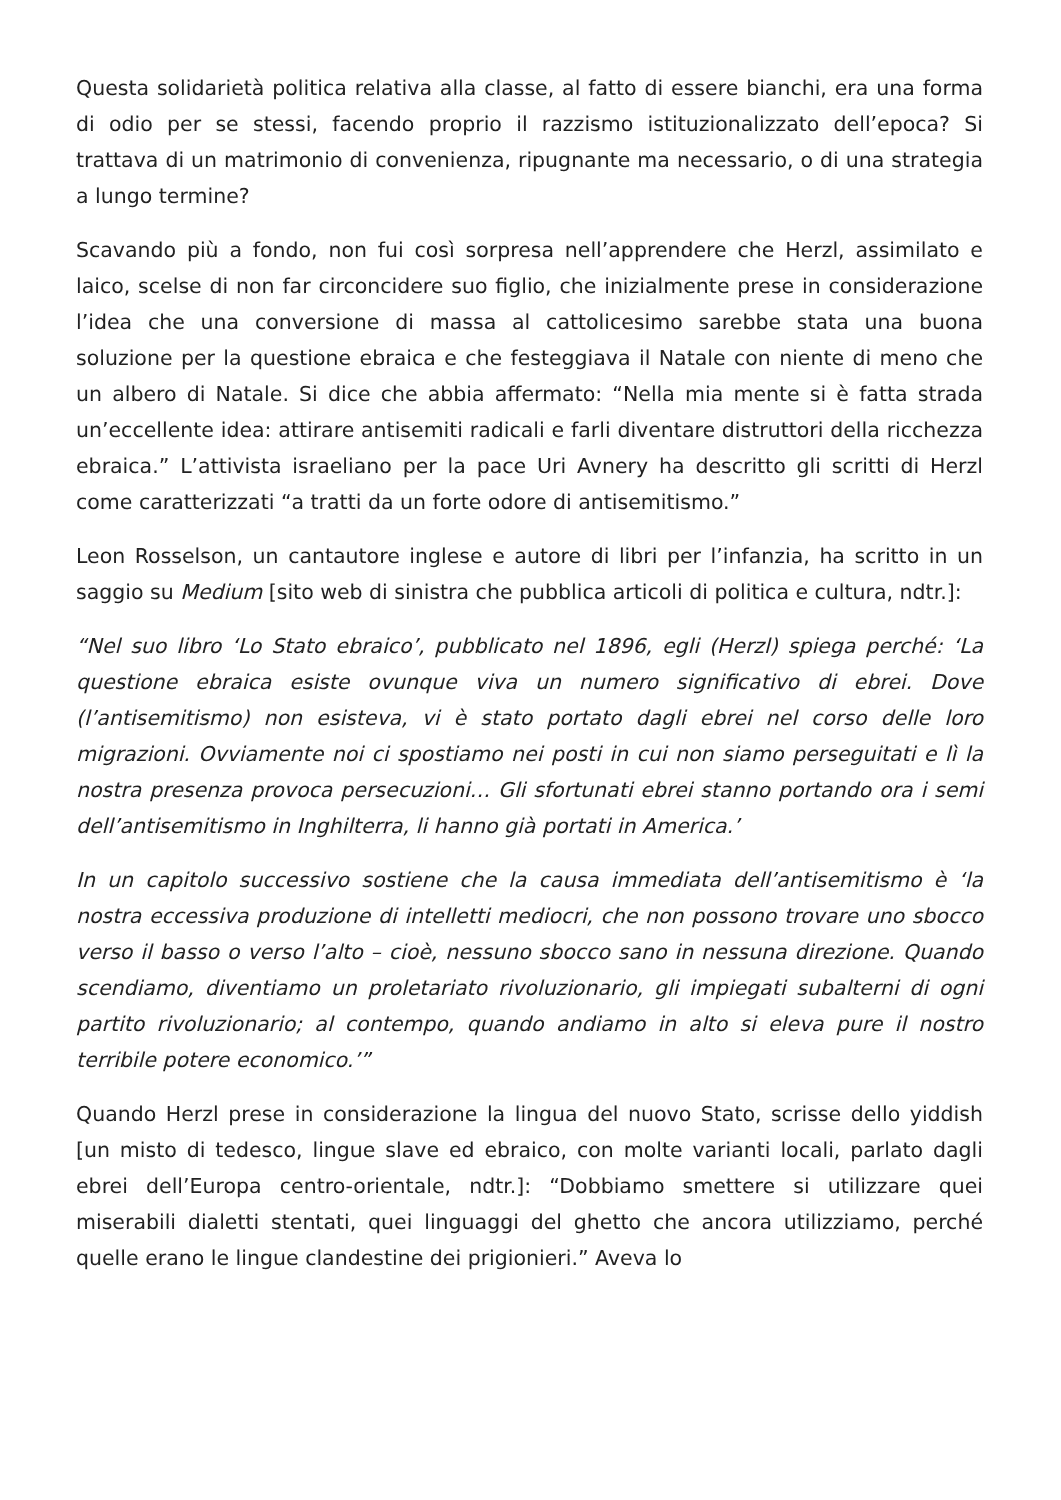Questa solidarietà politica relativa alla classe, al fatto di essere bianchi, era una forma di odio per se stessi, facendo proprio il razzismo istituzionalizzato dell’epoca? Si trattava di un matrimonio di convenienza, ripugnante ma necessario, o di una strategia a lungo termine?
Scavando più a fondo, non fui così sorpresa nell’apprendere che Herzl, assimilato e laico, scelse di non far circoncidere suo figlio, che inizialmente prese in considerazione l’idea che una conversione di massa al cattolicesimo sarebbe stata una buona soluzione per la questione ebraica e che festeggiava il Natale con niente di meno che un albero di Natale. Si dice che abbia affermato: “Nella mia mente si è fatta strada un’eccellente idea: attirare antisemiti radicali e farli diventare distruttori della ricchezza ebraica.” L’attivista israeliano per la pace Uri Avnery ha descritto gli scritti di Herzl come caratterizzati “a tratti da un forte odore di antisemitismo.”
Leon Rosselson, un cantautore inglese e autore di libri per l’infanzia, ha scritto in un saggio su Medium [sito web di sinistra che pubblica articoli di politica e cultura, ndtr.]:
“Nel suo libro ‘Lo Stato ebraico’, pubblicato nel 1896, egli (Herzl) spiega perché: ‘La questione ebraica esiste ovunque viva un numero significativo di ebrei. Dove (l’antisemitismo) non esisteva, vi è stato portato dagli ebrei nel corso delle loro migrazioni. Ovviamente noi ci spostiamo nei posti in cui non siamo perseguitati e lì la nostra presenza provoca persecuzioni… Gli sfortunati ebrei stanno portando ora i semi dell’antisemitismo in Inghilterra, li hanno già portati in America.’
In un capitolo successivo sostiene che la causa immediata dell’antisemitismo è ‘la nostra eccessiva produzione di intelletti mediocri, che non possono trovare uno sbocco verso il basso o verso l’alto – cioè, nessuno sbocco sano in nessuna direzione. Quando scendiamo, diventiamo un proletariato rivoluzionario, gli impiegati subalterni di ogni partito rivoluzionario; al contempo, quando andiamo in alto si eleva pure il nostro terribile potere economico.’”
Quando Herzl prese in considerazione la lingua del nuovo Stato, scrisse dello yiddish [un misto di tedesco, lingue slave ed ebraico, con molte varianti locali, parlato dagli ebrei dell’Europa centro-orientale, ndtr.]: “Dobbiamo smettere si utilizzare quei miserabili dialetti stentati, quei linguaggi del ghetto che ancora utilizziamo, perché quelle erano le lingue clandestine dei prigionieri.” Aveva lo